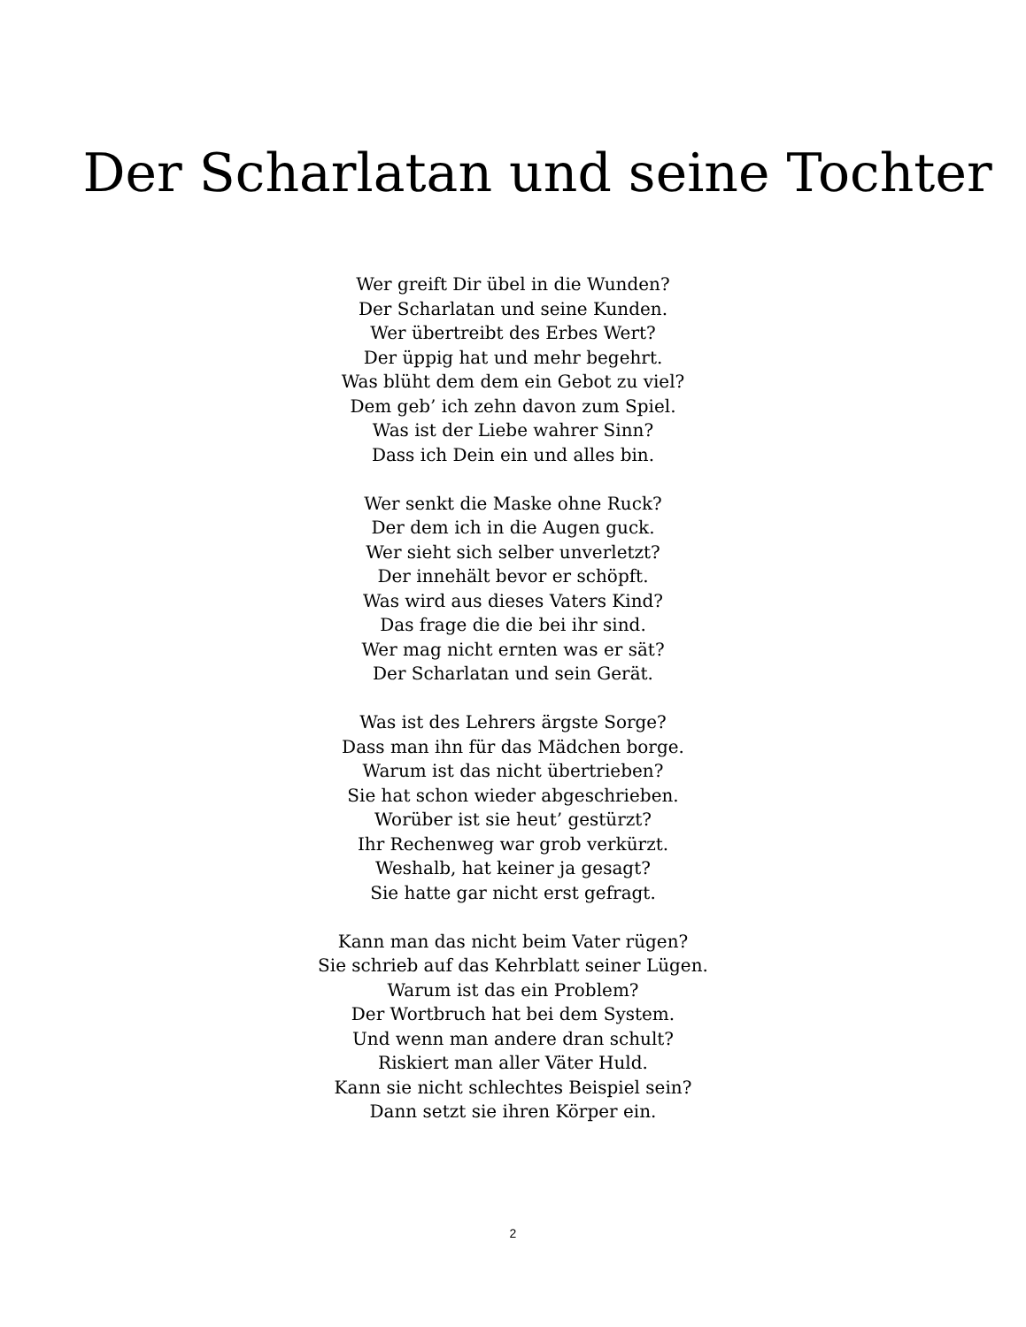Der Scharlatan und seine Tochter
Wer greift Dir übel in die Wunden?
Der Scharlatan und seine Kunden.
Wer übertreibt des Erbes Wert?
Der üppig hat und mehr begehrt.
Was blüht dem dem ein Gebot zu viel?
Dem geb’ ich zehn davon zum Spiel.
Was ist der Liebe wahrer Sinn?
Dass ich Dein ein und alles bin.
Wer senkt die Maske ohne Ruck?
Der dem ich in die Augen guck.
Wer sieht sich selber unverletzt?
Der innehält bevor er schöpft.
Was wird aus dieses Vaters Kind?
Das frage die die bei ihr sind.
Wer mag nicht ernten was er sät?
Der Scharlatan und sein Gerät.
Was ist des Lehrers ärgste Sorge?
Dass man ihn für das Mädchen borge.
Warum ist das nicht übertrieben?
Sie hat schon wieder abgeschrieben.
Worüber ist sie heut’ gestürzt?
Ihr Rechenweg war grob verkürzt.
Weshalb, hat keiner ja gesagt?
Sie hatte gar nicht erst gefragt.
Kann man das nicht beim Vater rügen?
Sie schrieb auf das Kehrblatt seiner Lügen.
Warum ist das ein Problem?
Der Wortbruch hat bei dem System.
Und wenn man andere dran schult?
Riskiert man aller Väter Huld.
Kann sie nicht schlechtes Beispiel sein?
Dann setzt sie ihren Körper ein.
2